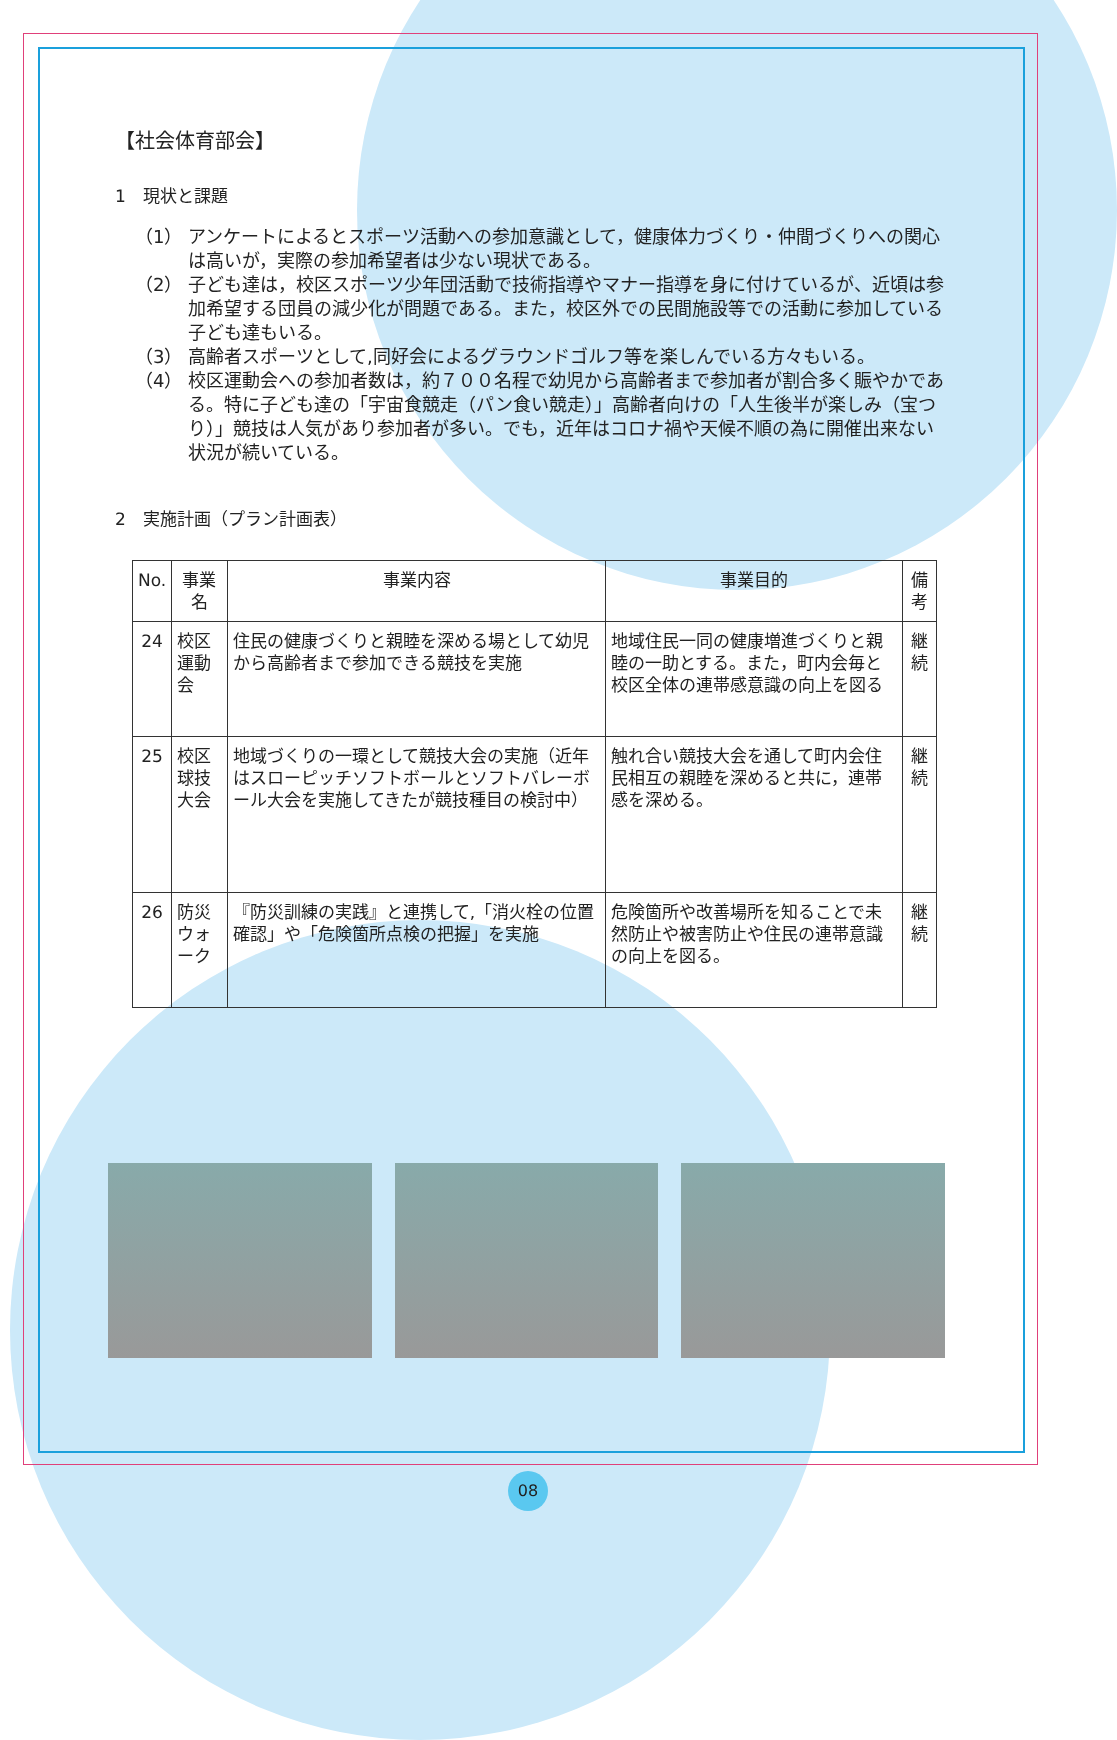【社会体育部会】
1　現状と課題
（1） アンケートによるとスポーツ活動への参加意識として，健康体力づくり・仲間づくりへの関心は高いが，実際の参加希望者は少ない現状である。
（2） 子ども達は，校区スポーツ少年団活動で技術指導やマナー指導を身に付けているが、近頃は参加希望する団員の減少化が問題である。また，校区外での民間施設等での活動に参加している子ども達もいる。
（3） 高齢者スポーツとして,同好会によるグラウンドゴルフ等を楽しんでいる方々もいる。
（4） 校区運動会への参加者数は，約７００名程で幼児から高齢者まで参加者が割合多く賑やかである。特に子ども達の「宇宙食競走（パン食い競走）」高齢者向けの「人生後半が楽しみ（宝つり）」競技は人気があり参加者が多い。でも，近年はコロナ禍や天候不順の為に開催出来ない状況が続いている。
2　実施計画（プラン計画表）
| No. | 事業名 | 事業内容 | 事業目的 | 備考 |
| --- | --- | --- | --- | --- |
| 24 | 校区運動会 | 住民の健康づくりと親睦を深める場として幼児から高齢者まで参加できる競技を実施 | 地域住民一同の健康増進づくりと親睦の一助とする。また，町内会毎と校区全体の連帯感意識の向上を図る | 継続 |
| 25 | 校区球技大会 | 地域づくりの一環として競技大会の実施（近年はスローピッチソフトボールとソフトバレーボール大会を実施してきたが競技種目の検討中） | 触れ合い競技大会を通して町内会住民相互の親睦を深めると共に，連帯感を深める。 | 継続 |
| 26 | 防災ウォーク | 『防災訓練の実践』と連携して,「消火栓の位置確認」や「危険箇所点検の把握」を実施 | 危険箇所や改善場所を知ることで未然防止や被害防止や住民の連帯意識の向上を図る。 | 継続 |
08